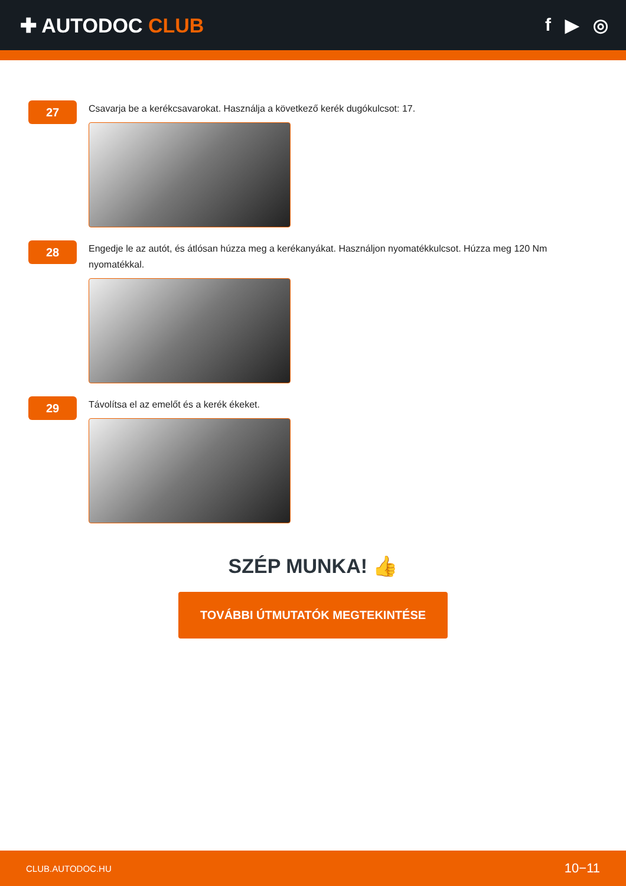✚ AUTODOC CLUB f ▶ ◎
27
Csavarja be a kerékcsavarokat. Használja a következő kerék dugókulcsot: 17.
28
Engedje le az autót, és átlósan húzza meg a kerékanyákat. Használjon nyomatékkulcsot. Húzza meg 120 Nm nyomatékkal.
29
Távolítsa el az emelőt és a kerék ékeket.
SZÉP MUNKA! 👍
TOVÁBBI ÚTMUTATÓK MEGTEKINTÉSE
CLUB.AUTODOC.HU 10−11